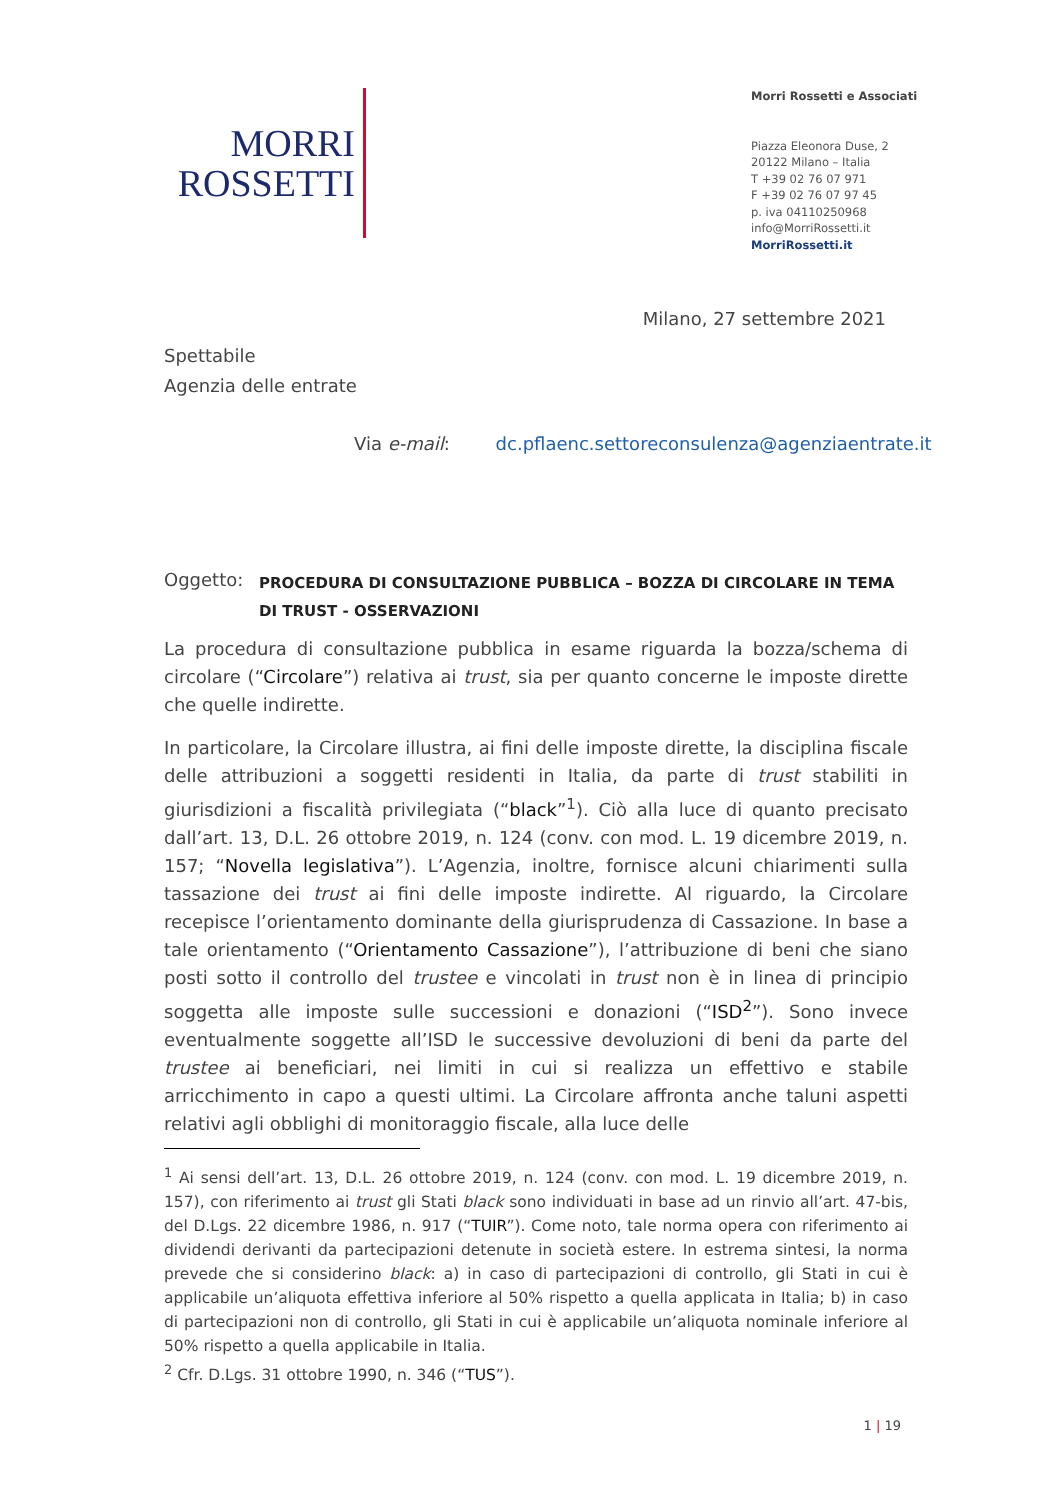MORRI
ROSSETTI
Morri Rossetti e Associati
Piazza Eleonora Duse, 2
20122 Milano – Italia
T +39 02 76 07 971
F +39 02 76 07 97 45
p. iva 04110250968
info@MorriRossetti.it
MorriRossetti.it
Milano, 27 settembre 2021
Spettabile
Agenzia delle entrate
Via e-mail: dc.pflaenc.settoreconsulenza@agenziaentrate.it
Oggetto:
PROCEDURA DI CONSULTAZIONE PUBBLICA – BOZZA DI CIRCOLARE IN TEMA DI TRUST - OSSERVAZIONI
La procedura di consultazione pubblica in esame riguarda la bozza/schema di circolare (“Circolare”) relativa ai trust, sia per quanto concerne le imposte dirette che quelle indirette.
In particolare, la Circolare illustra, ai fini delle imposte dirette, la disciplina fiscale delle attribuzioni a soggetti residenti in Italia, da parte di trust stabiliti in giurisdizioni a fiscalità privilegiata (“black”<sup>1</sup>). Ciò alla luce di quanto precisato dall’art. 13, D.L. 26 ottobre 2019, n. 124 (conv. con mod. L. 19 dicembre 2019, n. 157; “Novella legislativa”). L’Agenzia, inoltre, fornisce alcuni chiarimenti sulla tassazione dei trust ai fini delle imposte indirette. Al riguardo, la Circolare recepisce l’orientamento dominante della giurisprudenza di Cassazione. In base a tale orientamento (“Orientamento Cassazione”), l’attribuzione di beni che siano posti sotto il controllo del trustee e vincolati in trust non è in linea di principio soggetta alle imposte sulle successioni e donazioni (“ISD<sup>2</sup>”). Sono invece eventualmente soggette all’ISD le successive devoluzioni di beni da parte del trustee ai beneficiari, nei limiti in cui si realizza un effettivo e stabile arricchimento in capo a questi ultimi. La Circolare affronta anche taluni aspetti relativi agli obblighi di monitoraggio fiscale, alla luce delle
<sup>1</sup> Ai sensi dell’art. 13, D.L. 26 ottobre 2019, n. 124 (conv. con mod. L. 19 dicembre 2019, n. 157), con riferimento ai trust gli Stati black sono individuati in base ad un rinvio all’art. 47-bis, del D.Lgs. 22 dicembre 1986, n. 917 (“TUIR”). Come noto, tale norma opera con riferimento ai dividendi derivanti da partecipazioni detenute in società estere. In estrema sintesi, la norma prevede che si considerino black: a) in caso di partecipazioni di controllo, gli Stati in cui è applicabile un’aliquota effettiva inferiore al 50% rispetto a quella applicata in Italia; b) in caso di partecipazioni non di controllo, gli Stati in cui è applicabile un’aliquota nominale inferiore al 50% rispetto a quella applicabile in Italia.
<sup>2</sup> Cfr. D.Lgs. 31 ottobre 1990, n. 346 (“TUS”).
1 | 19